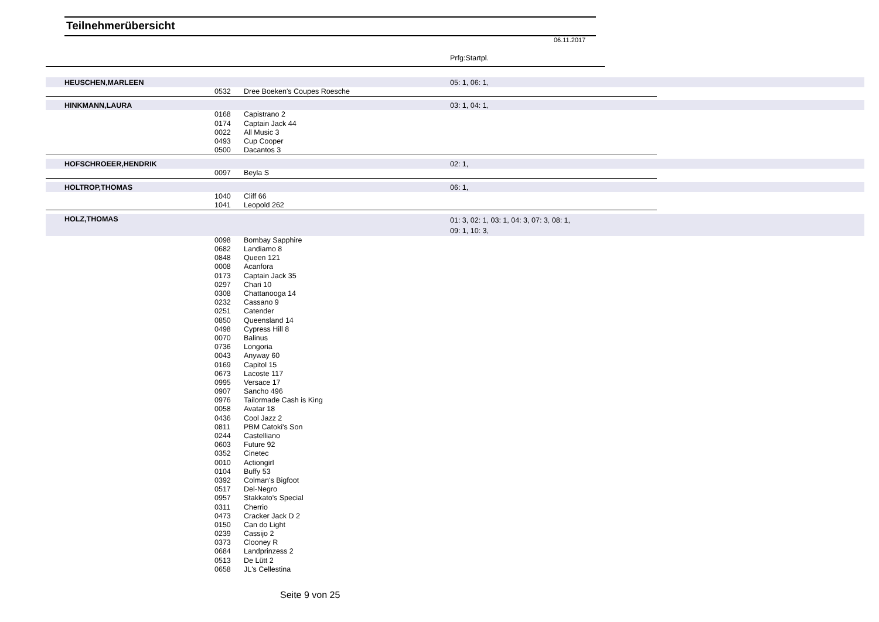Teilnehmerübersicht
06.11.2017
Prfg:Startpl.
| | HEUSCHEN,MARLEEN | | | 05: 1, 06: 1, | |
| | | 0532 | Dree Boeken's Coupes Roesche | | |
| | HINKMANN,LAURA | | | 03: 1, 04: 1, | |
| | | 0168 | Capistrano 2 | | |
| | | 0174 | Captain Jack 44 | | |
| | | 0022 | All Music 3 | | |
| | | 0493 | Cup Cooper | | |
| | | 0500 | Dacantos 3 | | |
| | HOFSCHROEER,HENDRIK | | | 02: 1, | |
| | | 0097 | Beyla S | | |
| | HOLTROP,THOMAS | | | 06: 1, | |
| | | 1040 | Cliff 66 | | |
| | | 1041 | Leopold 262 | | |
| | HOLZ,THOMAS | | | 01: 3, 02: 1, 03: 1, 04: 3, 07: 3, 08: 1, 09: 1, 10: 3, | |
| | | 0098 | Bombay Sapphire | | |
| | | 0682 | Landiamo 8 | | |
| | | 0848 | Queen 121 | | |
| | | 0008 | Acanfora | | |
| | | 0173 | Captain Jack 35 | | |
| | | 0297 | Chari 10 | | |
| | | 0308 | Chattanooga 14 | | |
| | | 0232 | Cassano 9 | | |
| | | 0251 | Catender | | |
| | | 0850 | Queensland 14 | | |
| | | 0498 | Cypress Hill 8 | | |
| | | 0070 | Balinus | | |
| | | 0736 | Longoria | | |
| | | 0043 | Anyway 60 | | |
| | | 0169 | Capitol 15 | | |
| | | 0673 | Lacoste 117 | | |
| | | 0995 | Versace 17 | | |
| | | 0907 | Sancho 496 | | |
| | | 0976 | Tailormade Cash is King | | |
| | | 0058 | Avatar 18 | | |
| | | 0436 | Cool Jazz 2 | | |
| | | 0811 | PBM Catoki's Son | | |
| | | 0244 | Castelliano | | |
| | | 0603 | Future 92 | | |
| | | 0352 | Cinetec | | |
| | | 0010 | Actiongirl | | |
| | | 0104 | Buffy 53 | | |
| | | 0392 | Colman's Bigfoot | | |
| | | 0517 | Del-Negro | | |
| | | 0957 | Stakkato's Special | | |
| | | 0311 | Cherrio | | |
| | | 0473 | Cracker Jack D 2 | | |
| | | 0150 | Can do Light | | |
| | | 0239 | Cassijo 2 | | |
| | | 0373 | Clooney R | | |
| | | 0684 | Landprinzess 2 | | |
| | | 0513 | De Lütt 2 | | |
| | | 0658 | JL's Cellestina | | |
Seite 9 von 25